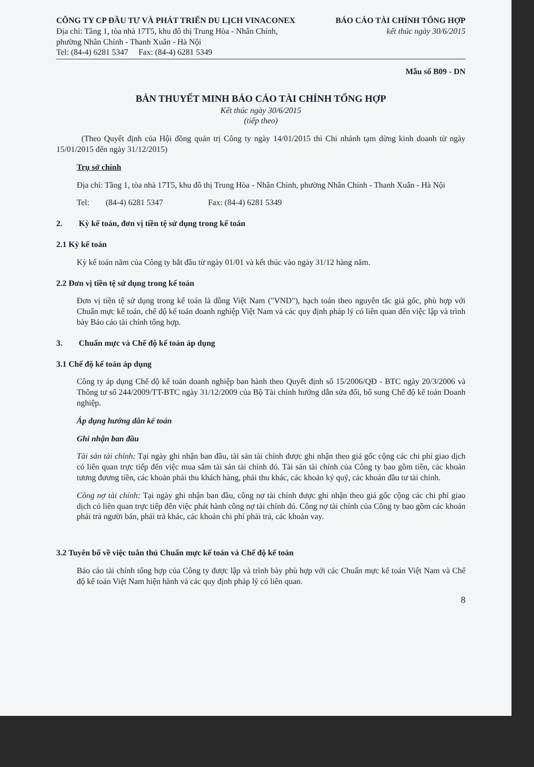CÔNG TY CP ĐẦU TƯ VÀ PHÁT TRIỂN DU LỊCH VINACONEX
Địa chỉ: Tầng 1, tòa nhà 17T5, khu đô thị Trung Hòa - Nhân Chính,
phường Nhân Chính - Thanh Xuân - Hà Nội
Tel: (84-4) 6281 5347 Fax: (84-4) 6281 5349
BÁO CÁO TÀI CHÍNH TỔNG HỢP
kết thúc ngày 30/6/2015
Mẫu số B09 - DN
BẢN THUYẾT MINH BÁO CÁO TÀI CHÍNH TỔNG HỢP
Kết thúc ngày 30/6/2015
(tiếp theo)
(Theo Quyết định của Hội đồng quản trị Công ty ngày 14/01/2015 thì Chi nhánh tạm dừng kinh doanh từ ngày 15/01/2015 đến ngày 31/12/2015)
Trụ sở chính
Địa chỉ: Tầng 1, tòa nhà 17T5, khu đô thị Trung Hòa - Nhân Chính, phường Nhân Chính - Thanh Xuân - Hà Nội
Tel: (84-4) 6281 5347 Fax: (84-4) 6281 5349
2. Kỳ kế toán, đơn vị tiền tệ sử dụng trong kế toán
2.1 Kỳ kế toán
Kỳ kế toán năm của Công ty bắt đầu từ ngày 01/01 và kết thúc vào ngày 31/12 hàng năm.
2.2 Đơn vị tiền tệ sử dụng trong kế toán
Đơn vị tiền tệ sử dụng trong kế toán là đồng Việt Nam ("VND"), hạch toán theo nguyên tắc giá gốc, phù hợp với Chuẩn mực kế toán, chế độ kế toán doanh nghiệp Việt Nam và các quy định pháp lý có liên quan đến việc lập và trình bày Báo cáo tài chính tổng hợp.
3. Chuẩn mực và Chế độ kế toán áp dụng
3.1 Chế độ kế toán áp dụng
Công ty áp dụng Chế độ kế toán doanh nghiệp ban hành theo Quyết định số 15/2006/QĐ - BTC ngày 20/3/2006 và Thông tư số 244/2009/TT-BTC ngày 31/12/2009 của Bộ Tài chính hướng dẫn sửa đổi, bổ sung Chế độ kế toán Doanh nghiệp.
Áp dụng hướng dẫn kế toán
Ghi nhận ban đầu
Tài sản tài chính: Tại ngày ghi nhận ban đầu, tài sản tài chính được ghi nhận theo giá gốc cộng các chi phí giao dịch có liên quan trực tiếp đến việc mua sắm tài sản tài chính đó. Tài sản tài chính của Công ty bao gồm tiền, các khoản tương đương tiền, các khoản phải thu khách hàng, phải thu khác, các khoản ký quỹ, các khoản đầu tư tài chính.
Công nợ tài chính: Tại ngày ghi nhận ban đầu, công nợ tài chính được ghi nhận theo giá gốc cộng các chi phí giao dịch có liên quan trực tiếp đến việc phát hành công nợ tài chính đó. Công nợ tài chính của Công ty bao gồm các khoản phải trả người bán, phải trả khác, các khoản chi phí phải trả, các khoản vay.
3.2 Tuyên bố về việc tuân thủ Chuẩn mực kế toán và Chế độ kế toán
Báo cáo tài chính tổng hợp của Công ty được lập và trình bày phù hợp với các Chuẩn mực kế toán Việt Nam và Chế độ kế toán Việt Nam hiện hành và các quy định pháp lý có liên quan.
8